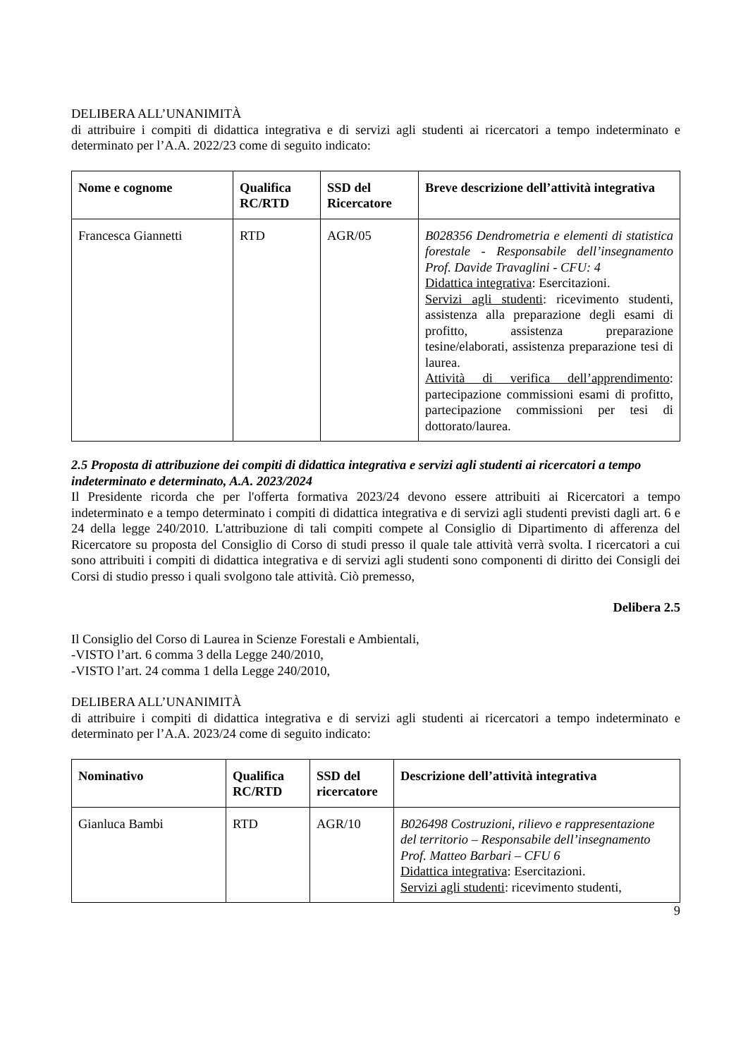DELIBERA ALL’UNANIMITÀ
di attribuire i compiti di didattica integrativa e di servizi agli studenti ai ricercatori a tempo indeterminato e determinato per l’A.A. 2022/23 come di seguito indicato:
| Nome e cognome | Qualifica RC/RTD | SSD del Ricercatore | Breve descrizione dell’attività integrativa |
| --- | --- | --- | --- |
| Francesca Giannetti | RTD | AGR/05 | B028356 Dendrometria e elementi di statistica forestale - Responsabile dell’insegnamento Prof. Davide Travaglini - CFU: 4 Didattica integrativa : Esercitazioni. Servizi agli studenti : ricevimento studenti, assistenza alla preparazione degli esami di profitto, assistenza preparazione tesine/elaborati, assistenza preparazione tesi di laurea. Attività di verifica dell’apprendimento : partecipazione commissioni esami di profitto, partecipazione commissioni per tesi di dottorato/laurea. |
2.5 Proposta di attribuzione dei compiti di didattica integrativa e servizi agli studenti ai ricercatori a tempo indeterminato e determinato, A.A. 2023/2024
Il Presidente ricorda che per l'offerta formativa 2023/24 devono essere attribuiti ai Ricercatori a tempo indeterminato e a tempo determinato i compiti di didattica integrativa e di servizi agli studenti previsti dagli art. 6 e 24 della legge 240/2010. L'attribuzione di tali compiti compete al Consiglio di Dipartimento di afferenza del Ricercatore su proposta del Consiglio di Corso di studi presso il quale tale attività verrà svolta. I ricercatori a cui sono attribuiti i compiti di didattica integrativa e di servizi agli studenti sono componenti di diritto dei Consigli dei Corsi di studio presso i quali svolgono tale attività. Ciò premesso,
Delibera 2.5
Il Consiglio del Corso di Laurea in Scienze Forestali e Ambientali,
-VISTO l’art. 6 comma 3 della Legge 240/2010,
-VISTO l’art. 24 comma 1 della Legge 240/2010,
DELIBERA ALL’UNANIMITÀ
di attribuire i compiti di didattica integrativa e di servizi agli studenti ai ricercatori a tempo indeterminato e determinato per l’A.A. 2023/24 come di seguito indicato:
| Nominativo | Qualifica RC/RTD | SSD del ricercatore | Descrizione dell’attività integrativa |
| --- | --- | --- | --- |
| Gianluca Bambi | RTD | AGR/10 | B026498 Costruzioni, rilievo e rappresentazione del territorio – Responsabile dell’insegnamento Prof. Matteo Barbari – CFU 6 Didattica integrativa : Esercitazioni. Servizi agli studenti : ricevimento studenti, |
9